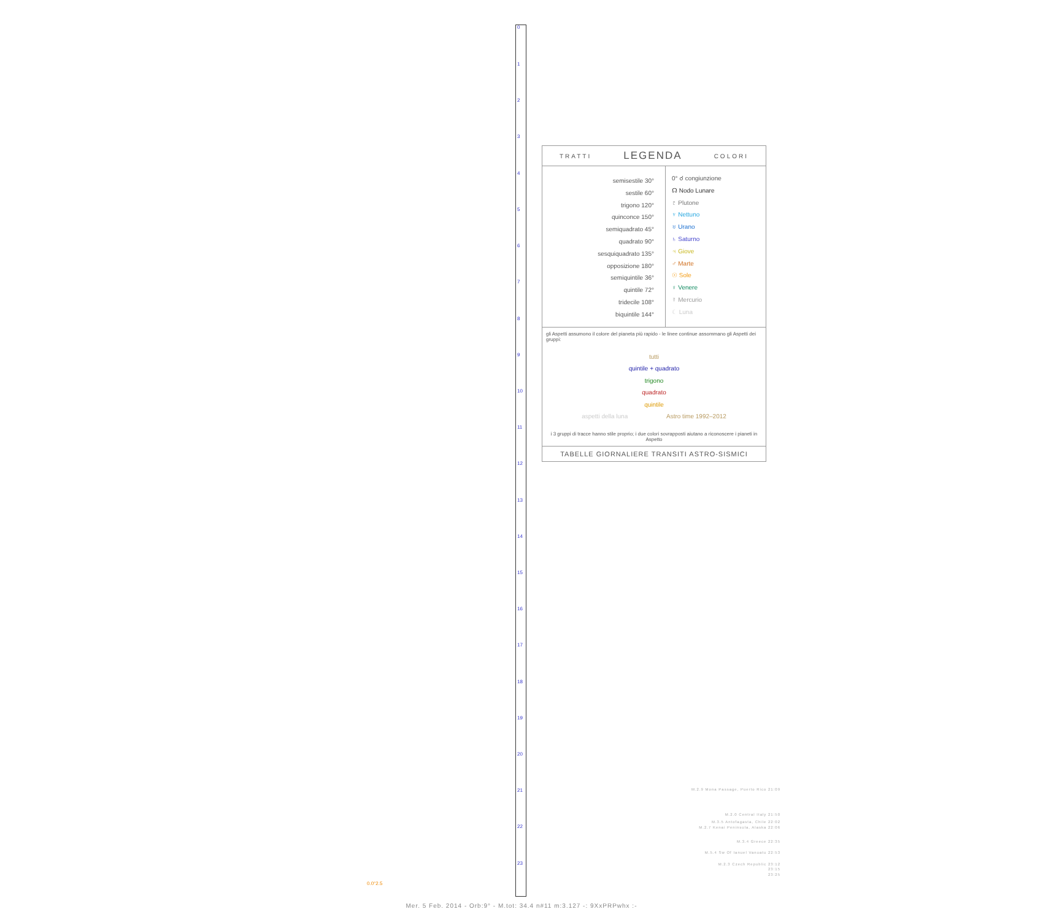0
1
2
3
4
5
6
7
8
9
10
11
12
13
14
15
16
17
18
19
20
21
22
23
TRATTI LEGENDA COLORI
semisestile 30°
sestile 60°
trigono 120°
quinconce 150°
semiquadrato 45°
quadrato 90°
sesquiquadrato 135°
opposizione 180°
semiquintile 36°
quintile 72°
tridecile 108°
biquintile 144°
0° ☌ congiunzione
☊ Nodo Lunare
♇ Plutone
♆ Nettuno
♅ Urano
♄ Saturno
♃ Giove
♂ Marte
☉ Sole
♀ Venere
☿ Mercurio
☾ Luna
gli Aspetti assumono il colore del pianeta più rapido - le linee continue assommano gli Aspetti dei gruppi:
tutti
quintile + quadrato
trigono
quadrato
quintile
aspetti della luna Astro time 1992–2012
i 3 gruppi di tracce hanno stile proprio; i due colori sovrapposti aiutano a riconoscere i pianeti in Aspetto
TABELLE GIORNALIERE TRANSITI ASTRO-SISMICI
M.2.9 Mona Passage, Puerto Rico 21:09
M.2.0 Central Italy 21:50
M.3.5 Antofagasta, Chile 22:02
M.2.7 Kenai Peninsula, Alaska 22:06
M.3.4 Greece 22:35
M.5.4 Sw Of Ianuel Vanuatu 22:53
M.2.3 Czech Republic 23:12
23:15
23:25
0.0°2.5
Mer. 5 Feb. 2014 - Orb:9° - M.tot: 34.4 n#11 m:3.127 -: 9XxPRPwhx :-